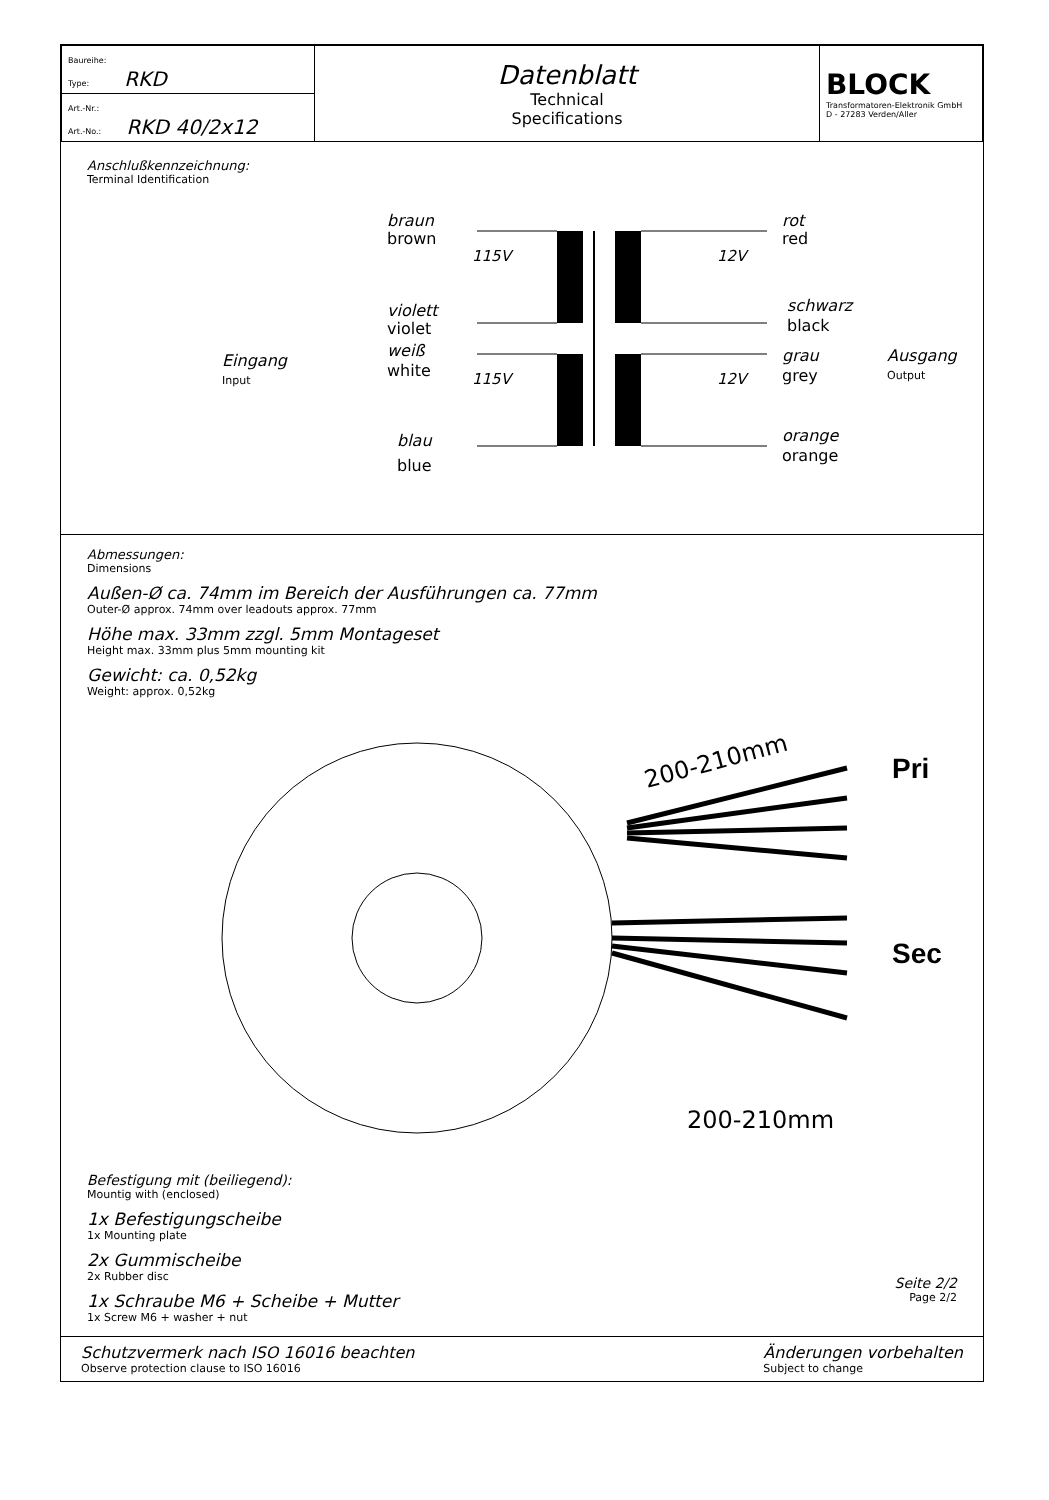| Baureihe: Type: RKD | Datenblatt Technical Specifications | BLOCK Transformatoren-Elektronik GmbH D - 27283 Verden/Aller |
| Art.-Nr.: Art.-No.: RKD 40/2x12 | | |
Anschlußkennzeichnung:
Terminal Identification
Eingang
Input
braun
brown
violett
violet
weiß
white
blau
blue
115V
115V
12V
12V
rot
red
schwarz
black
grau
grey
orange
orange
Ausgang
Output
Abmessungen:
Dimensions
Außen-Ø ca. 74mm im Bereich der Ausführungen ca. 77mm
Outer-Ø approx. 74mm over leadouts approx. 77mm
Höhe max. 33mm zzgl. 5mm Montageset
Height max. 33mm plus 5mm mounting kit
Gewicht: ca. 0,52kg
Weight: approx. 0,52kg
200-210mm
200-210mm
Pri
Sec
Befestigung mit (beiliegend):
Mountig with (enclosed)
1x Befestigungscheibe
1x Mounting plate
2x Gummischeibe
2x Rubber disc
1x Schraube M6 + Scheibe + Mutter
1x Screw M6 + washer + nut
Seite 2/2
Page 2/2
Schutzvermerk nach ISO 16016 beachten
Observe protection clause to ISO 16016
Änderungen vorbehalten
Subject to change